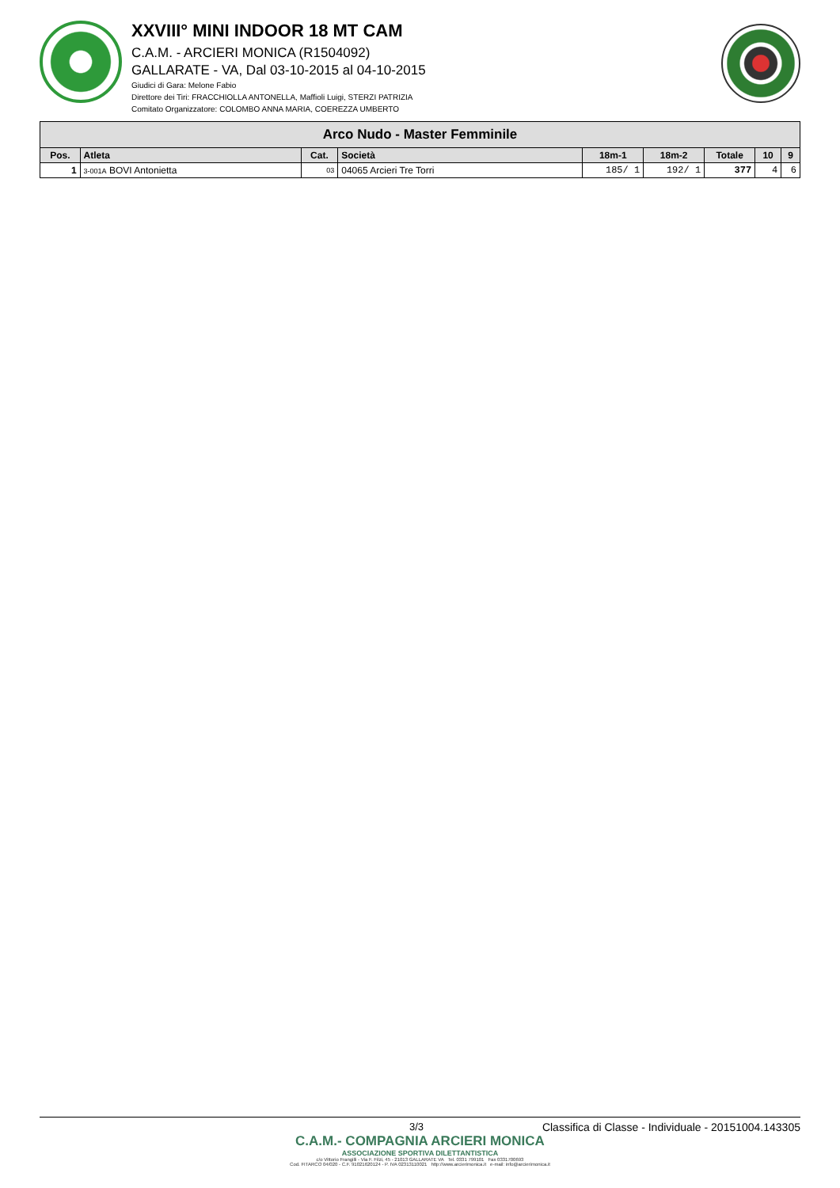XXVIII° MINI INDOOR 18 MT CAM
C.A.M. - ARCIERI MONICA (R1504092)
GALLARATE - VA, Dal 03-10-2015 al 04-10-2015
Giudici di Gara: Melone Fabio
Direttore dei Tiri: FRACCHIOLLA ANTONELLA, Maffioli Luigi, STERZI PATRIZIA
Comitato Organizzatore: COLOMBO ANNA MARIA, COEREZZA UMBERTO
| Arco Nudo - Master Femminile | | | | | | | | |
| --- | --- | --- | --- | --- | --- | --- | --- | --- |
| Pos. | Atleta | Cat. | Società | 18m-1 | 18m-2 | Totale | 10 | 9 |
| 1 | 3-001A BOVI Antonietta | 03 | 04065 Arcieri Tre Torri | 185/ 1 | 192/ 1 | 377 | 4 | 6 |
3/3 Classifica di Classe - Individuale - 20151004.143305
C.A.M.- COMPAGNIA ARCIERI MONICA
ASSOCIAZIONE SPORTIVA DILETTANTISTICA
c/o Vittorio Frangilli - Via F. Filzi, 45 - 21013 GALLARATE VA Tel. 0331 799101 Fax 0331700693
Cod. FITARCO 04/020 - C.F. 91021620124 - P. IVA 02313110021 http://www.arcierimonica.it e-mail: info@arcierimonica.it